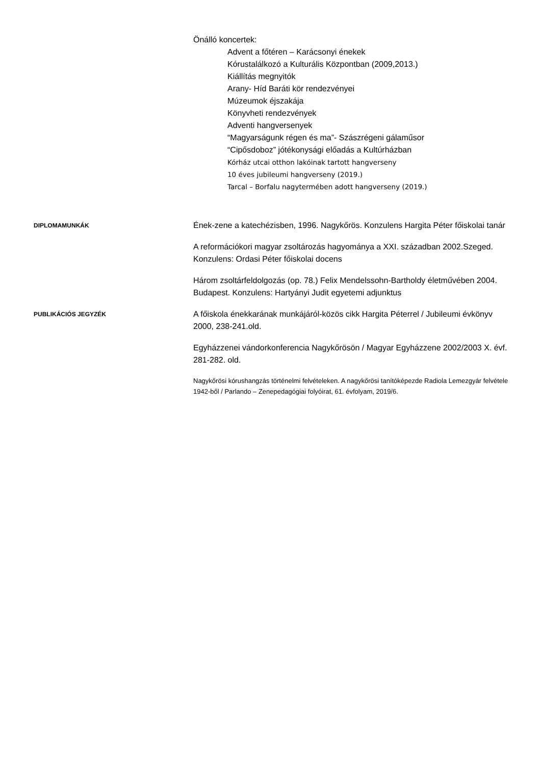Önálló koncertek:
Advent a főtéren – Karácsonyi énekek
Kórustalálkozó a Kulturális Központban (2009,2013.)
Kiállítás megnyitók
Arany- Híd Baráti kör rendezvényei
Múzeumok éjszakája
Könyvheti rendezvények
Adventi hangversenyek
“Magyarságunk régen és ma”- Szászrégeni gálaműsor
“Cipősdoboz” jótékonysági előadás a Kultúrházban
Kórház utcai otthon lakóinak tartott hangverseny
10 éves jubileumi hangverseny (2019.)
Tarcal – Borfalu nagytermében adott hangverseny (2019.)
DIPLOMAMUNKÁK
Ének-zene a katechézisben, 1996. Nagykőrös. Konzulens Hargita Péter főiskolai tanár
A reformációkori magyar zsoltározás hagyománya a XXI. században 2002.Szeged. Konzulens: Ordasi Péter főiskolai docens
Három zsoltárfeldolgozás (op. 78.) Felix Mendelssohn-Bartholdy életművében 2004. Budapest. Konzulens: Hartyányi Judit egyetemi adjunktus
PUBLIKÁCIÓS JEGYZÉK
A főiskola énekkarának munkájáról-közös cikk Hargita Péterrel / Jubileumi évkönyv 2000, 238-241.old.
Egyházzenei vándorkonferencia Nagykőrösön / Magyar Egyházzene 2002/2003 X. évf. 281-282. old.
Nagykőrösi kórushangzás történelmi felvételeken. A nagykőrösi tanítóképezde Radiola Lemezgyár felvétele 1942-ből / Parlando – Zenepedagógiai folyóirat, 61. évfolyam, 2019/6.